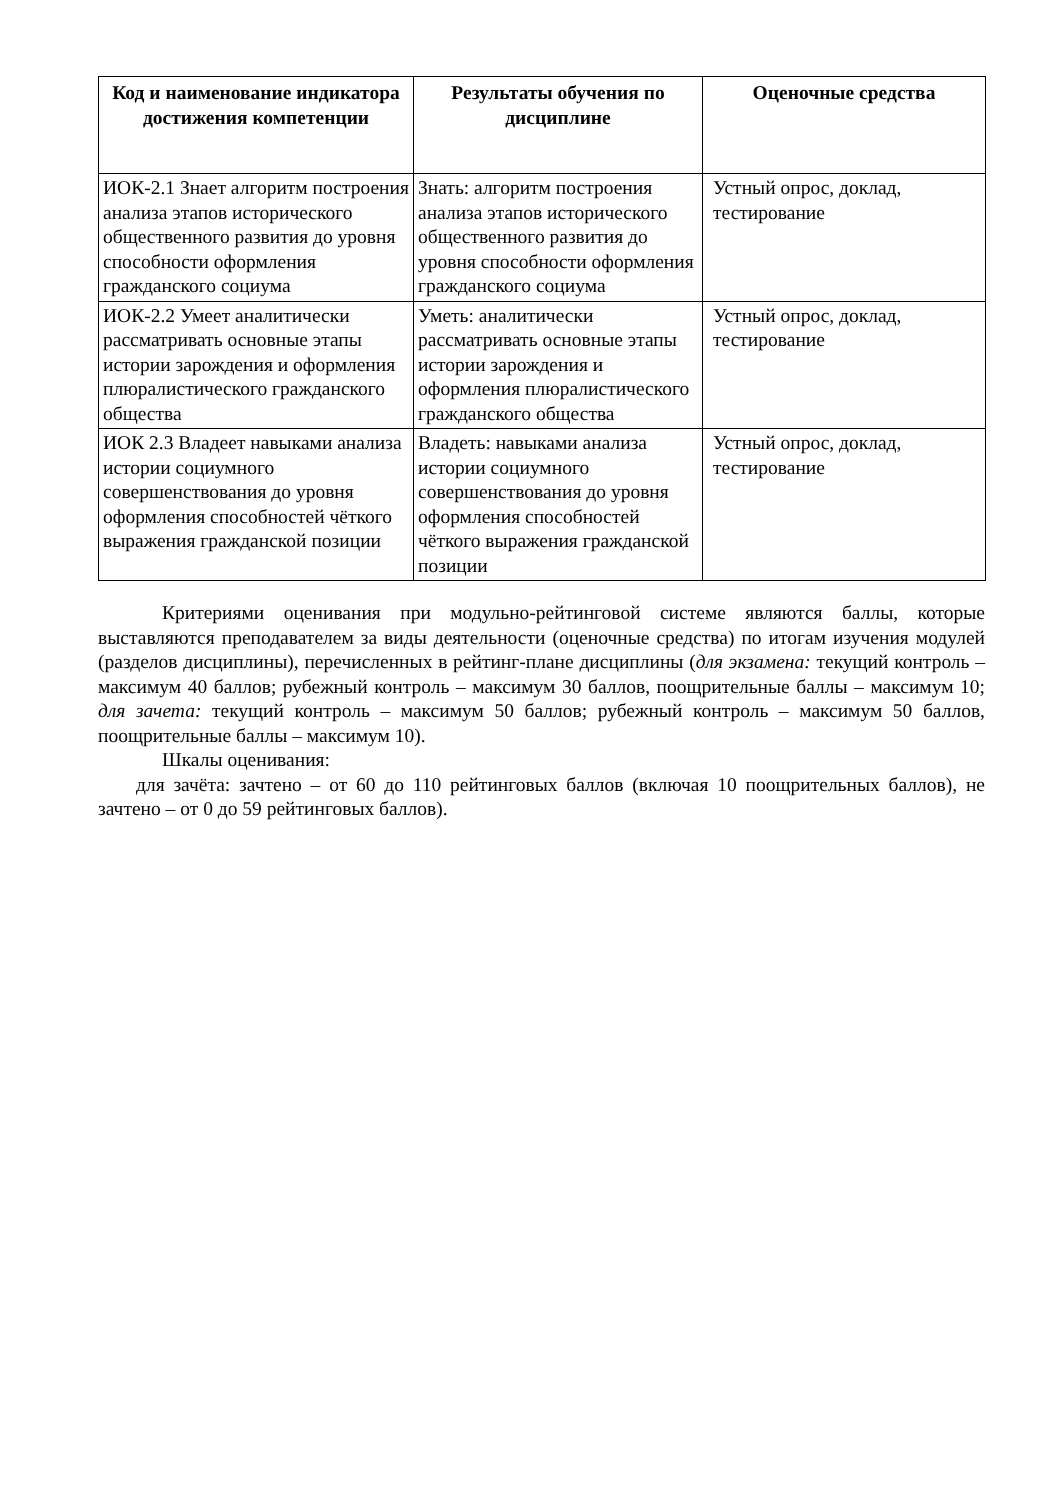| Код и наименование индикатора достижения компетенции | Результаты обучения по дисциплине | Оценочные средства |
| --- | --- | --- |
| ИОК-2.1 Знает алгоритм построения анализа этапов исторического общественного развития до уровня способности оформления гражданского социума | Знать: алгоритм построения анализа этапов исторического общественного развития до уровня способности оформления гражданского социума | Устный опрос, доклад, тестирование |
| ИОК-2.2 Умеет аналитически рассматривать основные этапы истории зарождения и оформления плюралистического гражданского общества | Уметь: аналитически рассматривать основные этапы истории зарождения и оформления плюралистического гражданского общества | Устный опрос, доклад, тестирование |
| ИОК 2.3 Владеет навыками анализа истории социумного совершенствования до уровня оформления способностей чёткого выражения гражданской позиции | Владеть: навыками анализа истории социумного совершенствования до уровня оформления способностей чёткого выражения гражданской позиции | Устный опрос, доклад, тестирование |
Критериями оценивания при модульно-рейтинговой системе являются баллы, которые выставляются преподавателем за виды деятельности (оценочные средства) по итогам изучения модулей (разделов дисциплины), перечисленных в рейтинг-плане дисциплины (для экзамена: текущий контроль – максимум 40 баллов; рубежный контроль – максимум 30 баллов, поощрительные баллы – максимум 10; для зачета: текущий контроль – максимум 50 баллов; рубежный контроль – максимум 50 баллов, поощрительные баллы – максимум 10).
Шкалы оценивания:
для зачёта: зачтено – от 60 до 110 рейтинговых баллов (включая 10 поощрительных баллов), не зачтено – от 0 до 59 рейтинговых баллов).